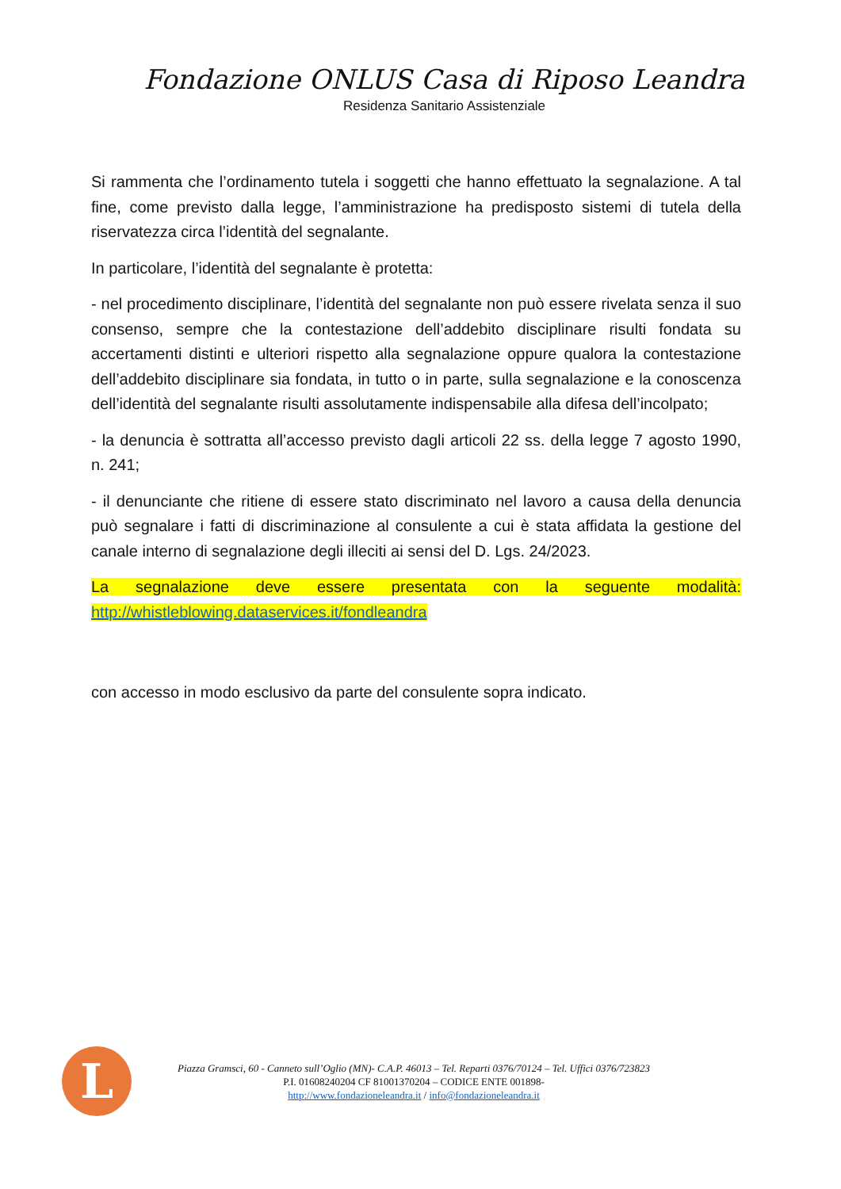Fondazione ONLUS Casa di Riposo Leandra
Residenza Sanitario Assistenziale
Si rammenta che l’ordinamento tutela i soggetti che hanno effettuato la segnalazione. A tal fine, come previsto dalla legge, l’amministrazione ha predisposto sistemi di tutela della riservatezza circa l’identità del segnalante.
In particolare, l’identità del segnalante è protetta:
- nel procedimento disciplinare, l’identità del segnalante non può essere rivelata senza il suo consenso, sempre che la contestazione dell’addebito disciplinare risulti fondata su accertamenti distinti e ulteriori rispetto alla segnalazione oppure qualora la contestazione dell’addebito disciplinare sia fondata, in tutto o in parte, sulla segnalazione e la conoscenza dell’identità del segnalante risulti assolutamente indispensabile alla difesa dell’incolpato;
- la denuncia è sottratta all’accesso previsto dagli articoli 22 ss. della legge 7 agosto 1990, n. 241;
- il denunciante che ritiene di essere stato discriminato nel lavoro a causa della denuncia può segnalare i fatti di discriminazione al consulente a cui è stata affidata la gestione del canale interno di segnalazione degli illeciti ai sensi del D. Lgs. 24/2023.
La segnalazione deve essere presentata con la seguente modalità: http://whistleblowing.dataservices.it/fondleandra
con accesso in modo esclusivo da parte del consulente sopra indicato.
L
Piazza Gramsci, 60 - Canneto sull’Oglio (MN)- C.A.P. 46013 – Tel. Reparti 0376/70124 – Tel. Uffici 0376/723823
P.I. 01608240204 CF 81001370204 – CODICE ENTE 001898-
http://www.fondazioneleandra.it / info@fondazioneleandra.it